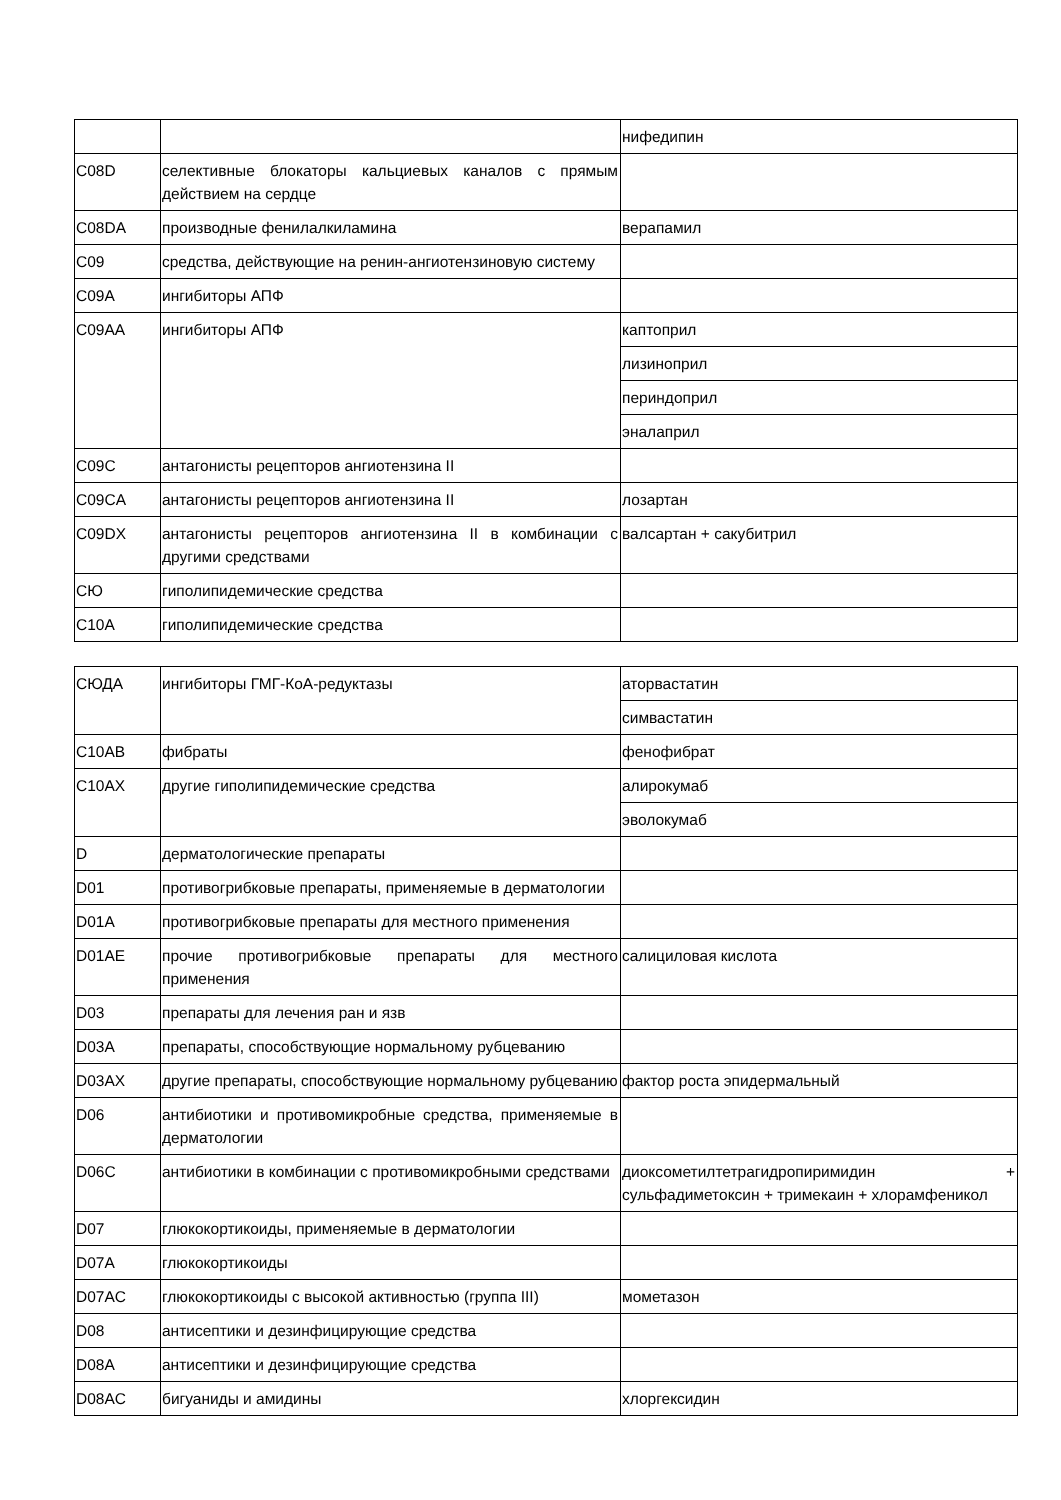| | | нифедипин |
| C08D | селективные блокаторы кальциевых каналов с прямым действием на сердце | |
| C08DA | производные фенилалкиламина | верапамил |
| C09 | средства, действующие на ренин-ангиотензиновую систему | |
| C09A | ингибиторы АПФ | |
| C09AA | ингибиторы АПФ | каптоприл |
| | | лизиноприл |
| | | периндоприл |
| | | эналаприл |
| C09C | антагонисты рецепторов ангиотензина II | |
| C09CA | антагонисты рецепторов ангиотензина II | лозартан |
| C09DX | антагонисты рецепторов ангиотензина II в комбинации с другими средствами | валсартан + сакубитрил |
| СЮ | гиполипидемические средства | |
| C10A | гиполипидемические средства | |
| СЮДА | ингибиторы ГМГ-КоА-редуктазы | аторвастатин |
| | | симвастатин |
| C10AB | фибраты | фенофибрат |
| C10AX | другие гиполипидемические средства | алирокумаб |
| | | эволокумаб |
| D | дерматологические препараты | |
| D01 | противогрибковые препараты, применяемые в дерматологии | |
| D01A | противогрибковые препараты для местного применения | |
| D01AE | прочие противогрибковые препараты для местного применения | салициловая кислота |
| D03 | препараты для лечения ран и язв | |
| D03A | препараты, способствующие нормальному рубцеванию | |
| D03AX | другие препараты, способствующие нормальному рубцеванию | фактор роста эпидермальный |
| D06 | антибиотики и противомикробные средства, применяемые в дерматологии | |
| D06C | антибиотики в комбинации с противомикробными средствами | диоксометилтетрагидропиримидин + сульфадиметоксин + тримекаин + хлорамфеникол |
| D07 | глюкокортикоиды, применяемые в дерматологии | |
| D07A | глюкокортикоиды | |
| D07AC | глюкокортикоиды с высокой активностью (группа III) | мометазон |
| D08 | антисептики и дезинфицирующие средства | |
| D08A | антисептики и дезинфицирующие средства | |
| D08AC | бигуаниды и амидины | хлоргексидин |